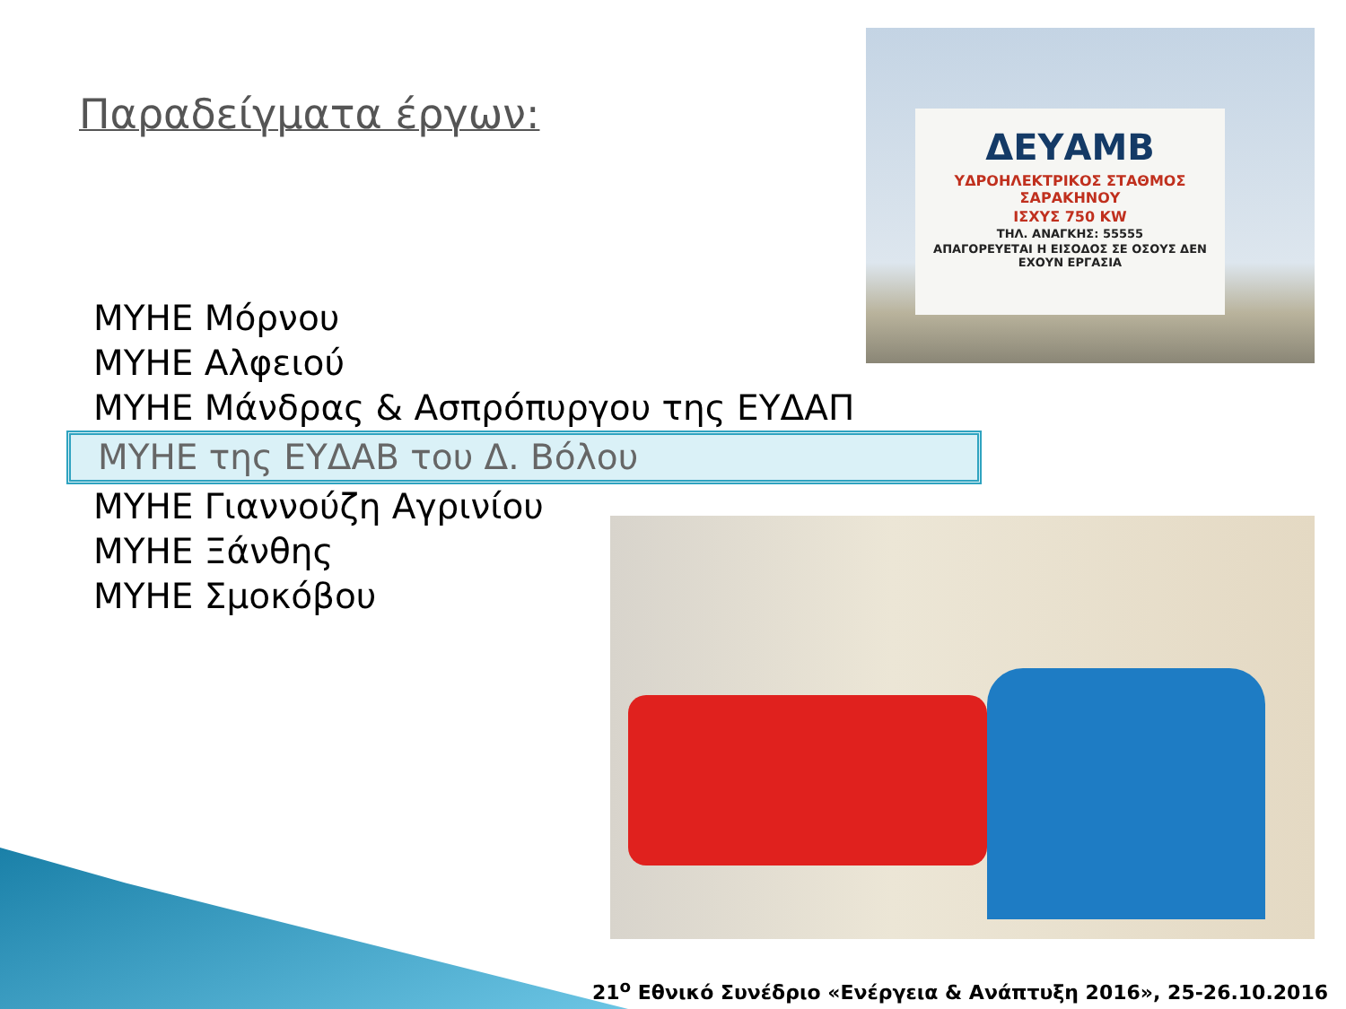Παραδείγματα έργων:
ΔΕΥΑΜΒ
ΥΔΡΟΗΛΕΚΤΡΙΚΟΣ ΣΤΑΘΜΟΣ ΣΑΡΑΚΗΝΟΥ
ΙΣΧΥΣ 750 KW
ΤΗΛ. ΑΝΑΓΚΗΣ: 55555
ΑΠΑΓΟΡΕΥΕΤΑΙ Η ΕΙΣΟΔΟΣ ΣΕ ΟΣΟΥΣ ΔΕΝ ΕΧΟΥΝ ΕΡΓΑΣΙΑ
ΜΥΗΕ Μόρνου
ΜΥΗΕ Αλφειού
ΜΥΗΕ Μάνδρας & Ασπρόπυργου της ΕΥΔΑΠ
ΜΥΗΕ της ΕΥΔΑΒ του Δ. Βόλου
ΜΥΗΕ Γιαννούζη Αγρινίου
ΜΥΗΕ Ξάνθης
ΜΥΗΕ Σμοκόβου
21<sup>ο</sup> Εθνικό Συνέδριο «Ενέργεια & Ανάπτυξη 2016», 25-26.10.2016